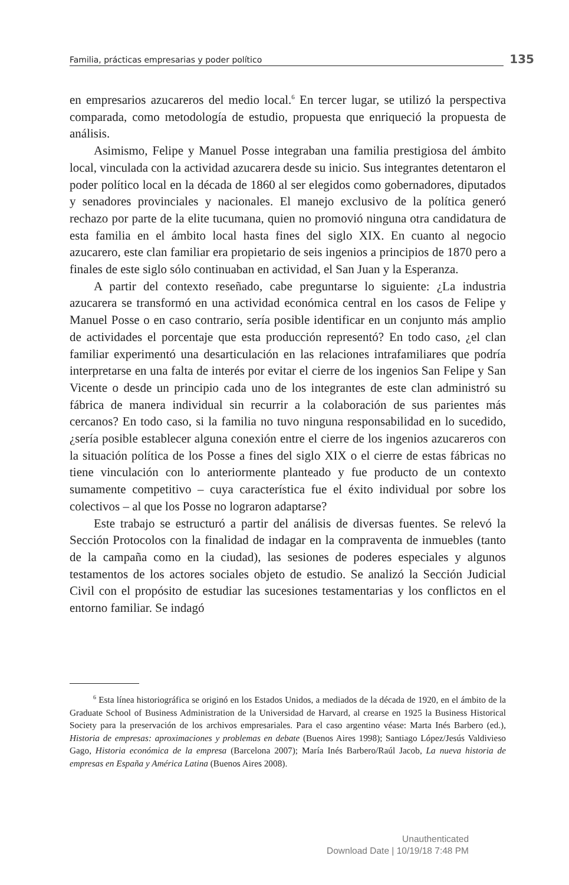Familia, prácticas empresarias y poder político
135
en empresarios azucareros del medio local.<sup>6</sup> En tercer lugar, se utilizó la perspectiva comparada, como metodología de estudio, propuesta que enriqueció la propuesta de análisis.
Asimismo, Felipe y Manuel Posse integraban una familia prestigiosa del ámbito local, vinculada con la actividad azucarera desde su inicio. Sus integrantes detentaron el poder político local en la década de 1860 al ser elegidos como gobernadores, diputados y senadores provinciales y nacionales. El manejo exclusivo de la política generó rechazo por parte de la elite tucumana, quien no promovió ninguna otra candidatura de esta familia en el ámbito local hasta fines del siglo XIX. En cuanto al negocio azucarero, este clan familiar era propietario de seis ingenios a principios de 1870 pero a finales de este siglo sólo continuaban en actividad, el San Juan y la Esperanza.
A partir del contexto reseñado, cabe preguntarse lo siguiente: ¿La industria azucarera se transformó en una actividad económica central en los casos de Felipe y Manuel Posse o en caso contrario, sería posible identificar en un conjunto más amplio de actividades el porcentaje que esta producción representó? En todo caso, ¿el clan familiar experimentó una desarticulación en las relaciones intrafamiliares que podría interpretarse en una falta de interés por evitar el cierre de los ingenios San Felipe y San Vicente o desde un principio cada uno de los integrantes de este clan administró su fábrica de manera individual sin recurrir a la colaboración de sus parientes más cercanos? En todo caso, si la familia no tuvo ninguna responsabilidad en lo sucedido, ¿sería posible establecer alguna conexión entre el cierre de los ingenios azucareros con la situación política de los Posse a fines del siglo XIX o el cierre de estas fábricas no tiene vinculación con lo anteriormente planteado y fue producto de un contexto sumamente competitivo – cuya característica fue el éxito individual por sobre los colectivos – al que los Posse no lograron adaptarse?
Este trabajo se estructuró a partir del análisis de diversas fuentes. Se relevó la Sección Protocolos con la finalidad de indagar en la compraventa de inmuebles (tanto de la campaña como en la ciudad), las sesiones de poderes especiales y algunos testamentos de los actores sociales objeto de estudio. Se analizó la Sección Judicial Civil con el propósito de estudiar las sucesiones testamentarias y los conflictos en el entorno familiar. Se indagó
<sup>6</sup> Esta línea historiográfica se originó en los Estados Unidos, a mediados de la década de 1920, en el ámbito de la Graduate School of Business Administration de la Universidad de Harvard, al crearse en 1925 la Business Historical Society para la preservación de los archivos empresariales. Para el caso argentino véase: Marta Inés Barbero (ed.), Historia de empresas: aproximaciones y problemas en debate (Buenos Aires 1998); Santiago López/Jesús Valdivieso Gago, Historia económica de la empresa (Barcelona 2007); María Inés Barbero/Raúl Jacob, La nueva historia de empresas en España y América Latina (Buenos Aires 2008).
Unauthenticated
Download Date | 10/19/18 7:48 PM